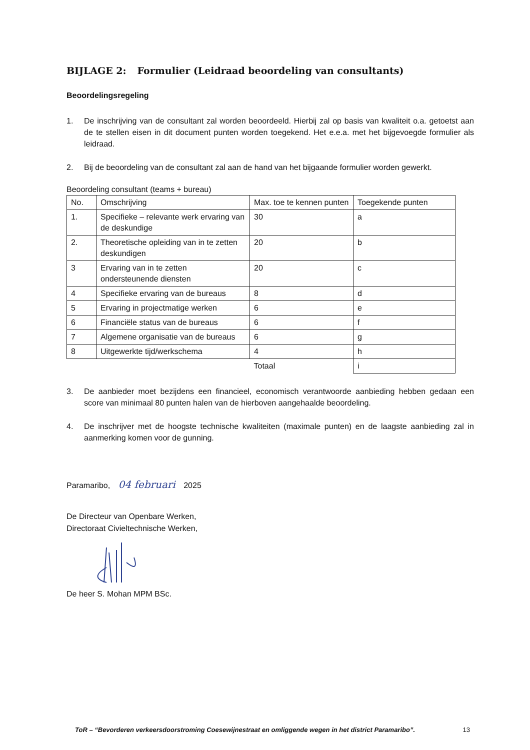BIJLAGE 2: Formulier (Leidraad beoordeling van consultants)
Beoordelingsregeling
1. De inschrijving van de consultant zal worden beoordeeld. Hierbij zal op basis van kwaliteit o.a. getoetst aan de te stellen eisen in dit document punten worden toegekend. Het e.e.a. met het bijgevoegde formulier als leidraad.
2. Bij de beoordeling van de consultant zal aan de hand van het bijgaande formulier worden gewerkt.
Beoordeling consultant (teams + bureau)
| No. | Omschrijving | Max. toe te kennen punten | Toegekende punten |
| --- | --- | --- | --- |
| 1. | Specifieke – relevante werk ervaring van de deskundige | 30 | a |
| 2. | Theoretische opleiding van in te zetten deskundigen | 20 | b |
| 3 | Ervaring van in te zetten ondersteunende diensten | 20 | c |
| 4 | Specifieke ervaring van de bureaus | 8 | d |
| 5 | Ervaring in projectmatige werken | 6 | e |
| 6 | Financiële status van de bureaus | 6 | f |
| 7 | Algemene organisatie van de bureaus | 6 | g |
| 8 | Uitgewerkte tijd/werkschema | 4 | h |
| | | Totaal | i |
3. De aanbieder moet bezijdens een financieel, economisch verantwoorde aanbieding hebben gedaan een score van minimaal 80 punten halen van de hierboven aangehaalde beoordeling.
4. De inschrijver met de hoogste technische kwaliteiten (maximale punten) en de laagste aanbieding zal in aanmerking komen voor de gunning.
Paramaribo, 04 februari 2025
De Directeur van Openbare Werken,
Directoraat Civieltechnische Werken,
De heer S. Mohan MPM BSc.
ToR – “Bevorderen verkeersdoorstroming Coesewijnestraat en omliggende wegen in het district Paramaribo”. 13